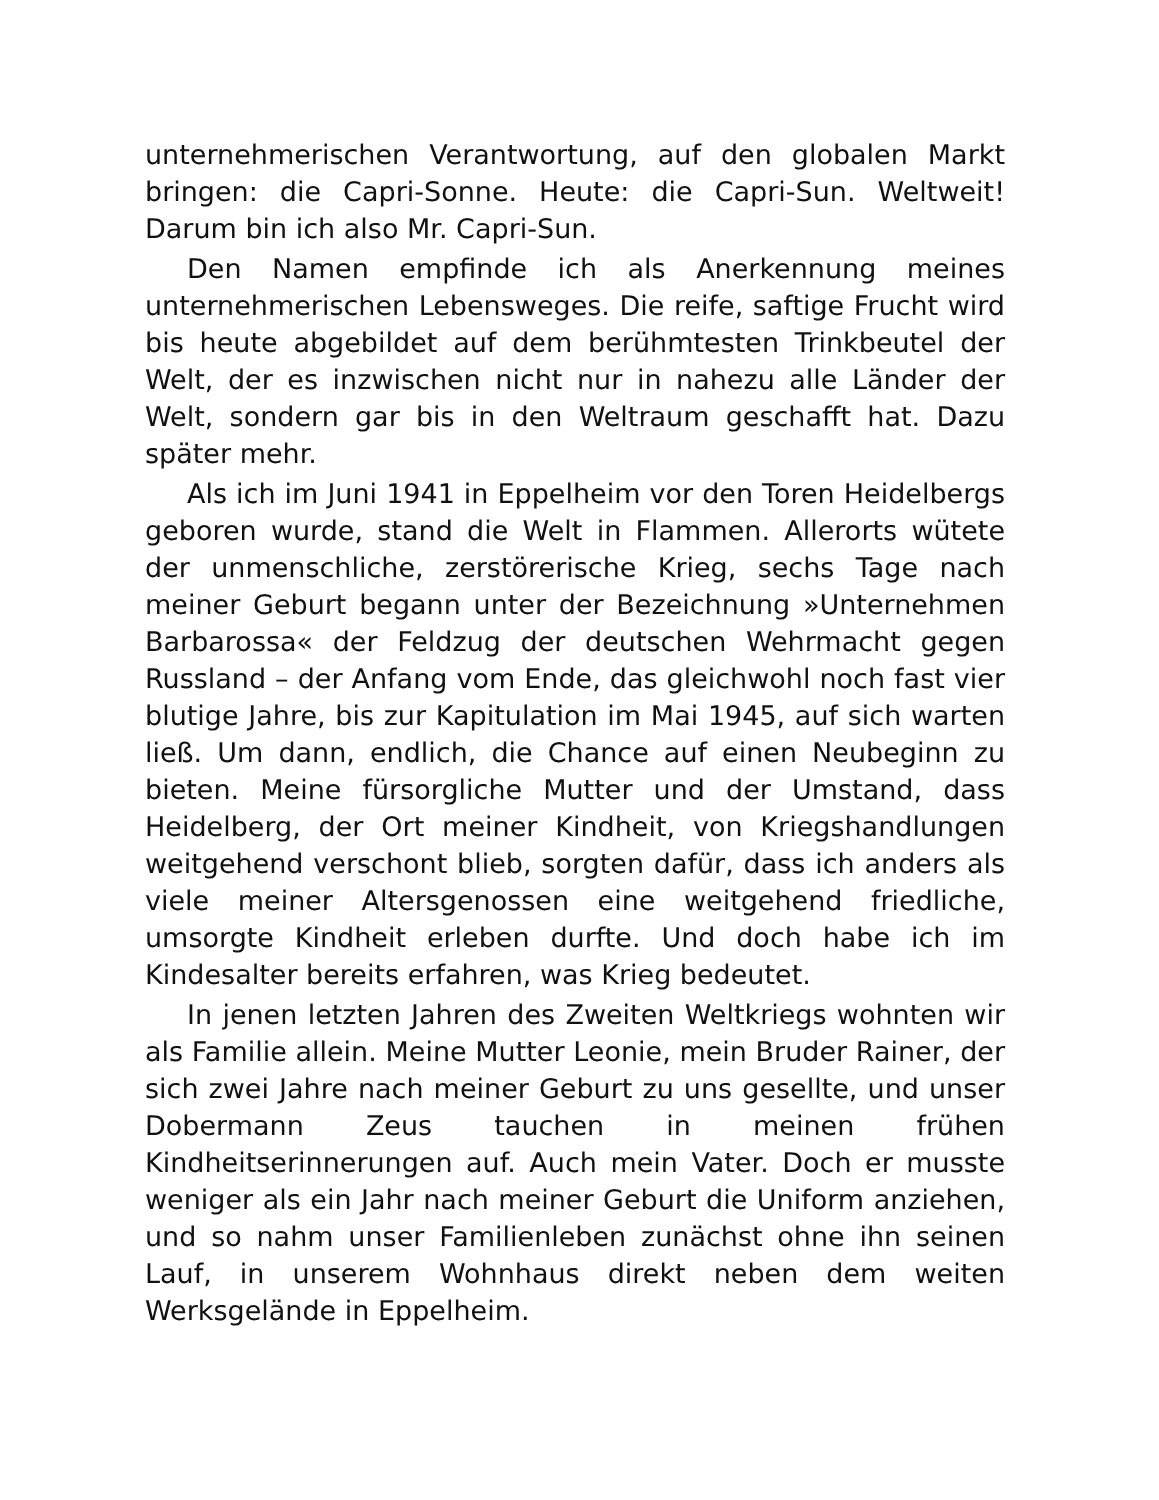unternehmerischen Verantwortung, auf den globalen Markt bringen: die Capri-Sonne. Heute: die Capri-Sun. Weltweit! Darum bin ich also Mr. Capri-Sun.
Den Namen empfinde ich als Anerkennung meines unternehmerischen Lebensweges. Die reife, saftige Frucht wird bis heute abgebildet auf dem berühmtesten Trinkbeutel der Welt, der es inzwischen nicht nur in nahezu alle Länder der Welt, sondern gar bis in den Weltraum geschafft hat. Dazu später mehr.
Als ich im Juni 1941 in Eppelheim vor den Toren Heidelbergs geboren wurde, stand die Welt in Flammen. Allerorts wütete der unmenschliche, zerstörerische Krieg, sechs Tage nach meiner Geburt begann unter der Bezeichnung »Unternehmen Barbarossa« der Feldzug der deutschen Wehrmacht gegen Russland – der Anfang vom Ende, das gleichwohl noch fast vier blutige Jahre, bis zur Kapitulation im Mai 1945, auf sich warten ließ. Um dann, endlich, die Chance auf einen Neubeginn zu bieten. Meine fürsorgliche Mutter und der Umstand, dass Heidelberg, der Ort meiner Kindheit, von Kriegshandlungen weitgehend verschont blieb, sorgten dafür, dass ich anders als viele meiner Altersgenossen eine weitgehend friedliche, umsorgte Kindheit erleben durfte. Und doch habe ich im Kindesalter bereits erfahren, was Krieg bedeutet.
In jenen letzten Jahren des Zweiten Weltkriegs wohnten wir als Familie allein. Meine Mutter Leonie, mein Bruder Rainer, der sich zwei Jahre nach meiner Geburt zu uns gesellte, und unser Dobermann Zeus tauchen in meinen frühen Kindheitserinnerungen auf. Auch mein Vater. Doch er musste weniger als ein Jahr nach meiner Geburt die Uniform anziehen, und so nahm unser Familienleben zunächst ohne ihn seinen Lauf, in unserem Wohnhaus direkt neben dem weiten Werksgelände in Eppelheim.